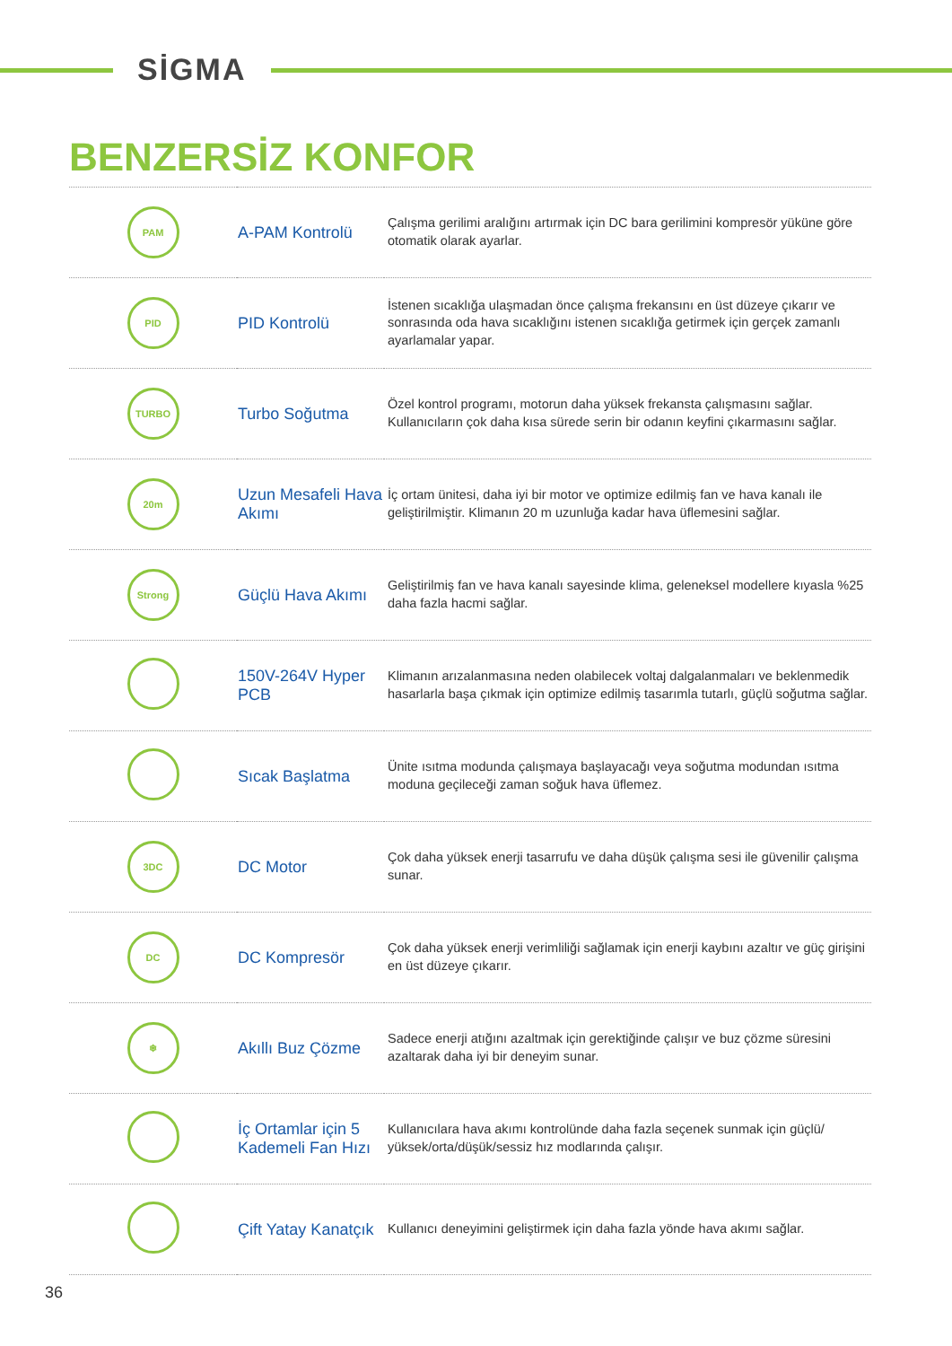SİGMA
BENZERSİZ KONFOR
| PAM | A-PAM Kontrolü | Çalışma gerilimi aralığını artırmak için DC bara gerilimini kompresör yüküne göre otomatik olarak ayarlar. |
| PID | PID Kontrolü | İstenen sıcaklığa ulaşmadan önce çalışma frekansını en üst düzeye çıkarır ve sonrasında oda hava sıcaklığını istenen sıcaklığa getirmek için gerçek zamanlı ayarlamalar yapar. |
| TURBO | Turbo Soğutma | Özel kontrol programı, motorun daha yüksek frekansta çalışmasını sağlar. Kullanıcıların çok daha kısa sürede serin bir odanın keyfini çıkarmasını sağlar. |
| 20m | Uzun Mesafeli Hava Akımı | İç ortam ünitesi, daha iyi bir motor ve optimize edilmiş fan ve hava kanalı ile geliştirilmiştir. Klimanın 20 m uzunluğa kadar hava üflemesini sağlar. |
| Strong | Güçlü Hava Akımı | Geliştirilmiş fan ve hava kanalı sayesinde klima, geleneksel modellere kıyasla %25 daha fazla hacmi sağlar. |
| | 150V-264V Hyper PCB | Klimanın arızalanmasına neden olabilecek voltaj dalgalanmaları ve beklenmedik hasarlarla başa çıkmak için optimize edilmiş tasarımla tutarlı, güçlü soğutma sağlar. |
| | Sıcak Başlatma | Ünite ısıtma modunda çalışmaya başlayacağı veya soğutma modundan ısıtma moduna geçileceği zaman soğuk hava üflemez. |
| 3DC | DC Motor | Çok daha yüksek enerji tasarrufu ve daha düşük çalışma sesi ile güvenilir çalışma sunar. |
| DC | DC Kompresör | Çok daha yüksek enerji verimliliği sağlamak için enerji kaybını azaltır ve güç girişini en üst düzeye çıkarır. |
| ❄ | Akıllı Buz Çözme | Sadece enerji atığını azaltmak için gerektiğinde çalışır ve buz çözme süresini azaltarak daha iyi bir deneyim sunar. |
| | İç Ortamlar için 5 Kademeli Fan Hızı | Kullanıcılara hava akımı kontrolünde daha fazla seçenek sunmak için güçlü/ yüksek/orta/düşük/sessiz hız modlarında çalışır. |
| | Çift Yatay Kanatçık | Kullanıcı deneyimini geliştirmek için daha fazla yönde hava akımı sağlar. |
36